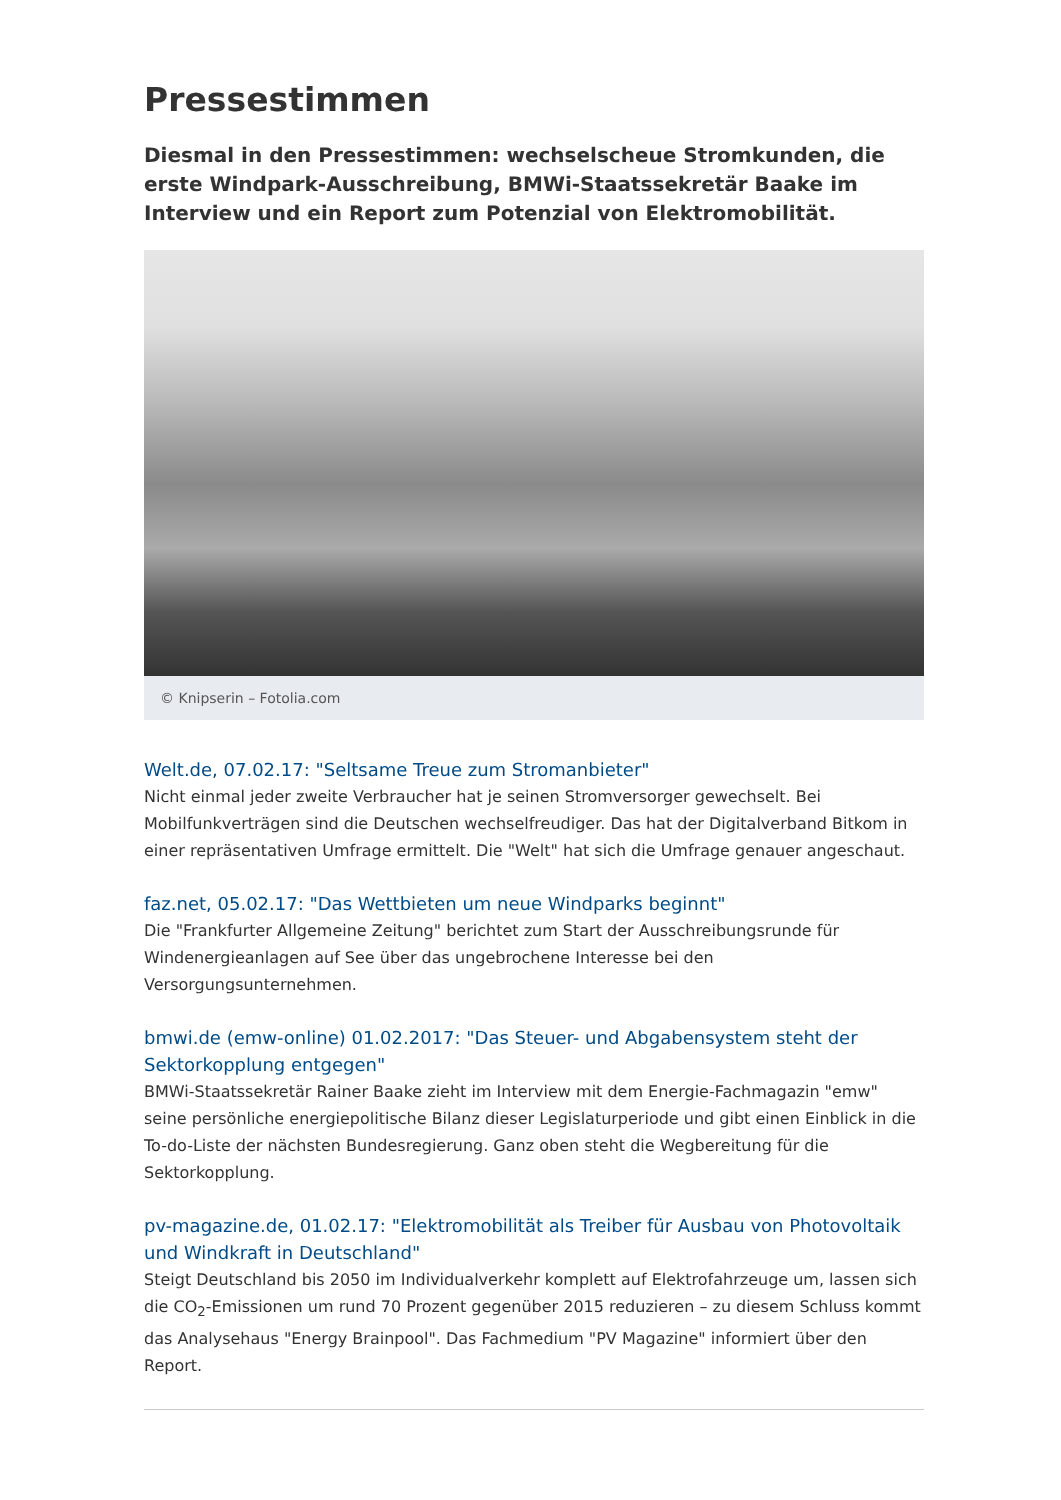Pressestimmen
Diesmal in den Pressestimmen: wechselscheue Stromkunden, die erste Windpark-Ausschreibung, BMWi-Staatssekretär Baake im Interview und ein Report zum Potenzial von Elektromobilität.
© Knipserin – Fotolia.com
Welt.de, 07.02.17: "Seltsame Treue zum Stromanbieter"
Nicht einmal jeder zweite Verbraucher hat je seinen Stromversorger gewechselt. Bei Mobilfunkverträgen sind die Deutschen wechselfreudiger. Das hat der Digitalverband Bitkom in einer repräsentativen Umfrage ermittelt. Die "Welt" hat sich die Umfrage genauer angeschaut.
faz.net, 05.02.17: "Das Wettbieten um neue Windparks beginnt"
Die "Frankfurter Allgemeine Zeitung" berichtet zum Start der Ausschreibungsrunde für Windenergieanlagen auf See über das ungebrochene Interesse bei den Versorgungsunternehmen.
bmwi.de (emw-online) 01.02.2017: "Das Steuer- und Abgabensystem steht der Sektorkopplung entgegen"
BMWi-Staatssekretär Rainer Baake zieht im Interview mit dem Energie-Fachmagazin "emw" seine persönliche energiepolitische Bilanz dieser Legislaturperiode und gibt einen Einblick in die To-do-Liste der nächsten Bundesregierung. Ganz oben steht die Wegbereitung für die Sektorkopplung.
pv-magazine.de, 01.02.17: "Elektromobilität als Treiber für Ausbau von Photovoltaik und Windkraft in Deutschland"
Steigt Deutschland bis 2050 im Individualverkehr komplett auf Elektrofahrzeuge um, lassen sich die CO<sub>2</sub>-Emissionen um rund 70 Prozent gegenüber 2015 reduzieren – zu diesem Schluss kommt das Analysehaus "Energy Brainpool". Das Fachmedium "PV Magazine" informiert über den Report.